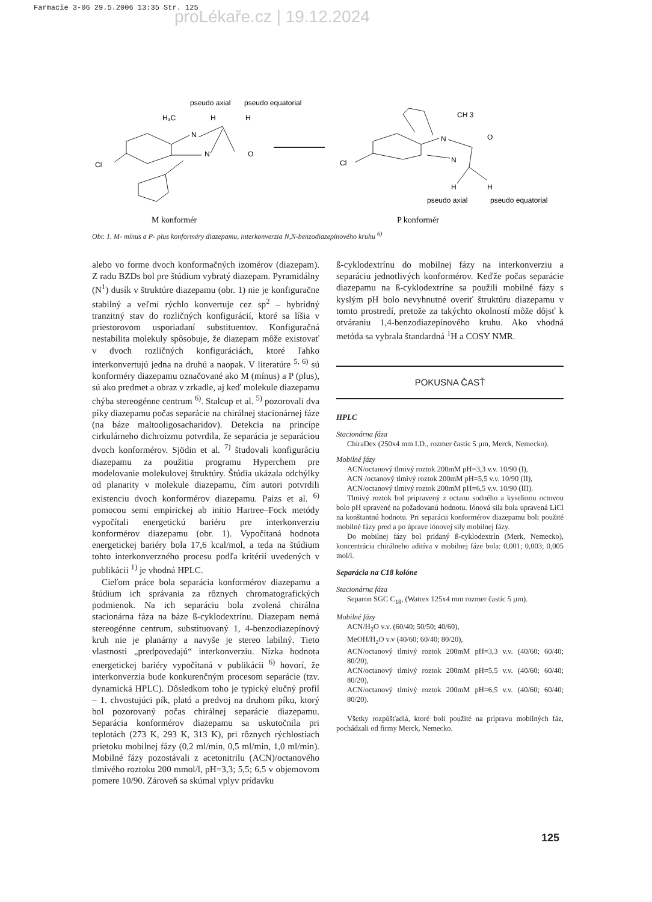Farmacie 3-06 29.5.2006 13:35 Str. 125
proLékaře.cz | 19.12.2024
pseudo axial
pseudo equatorial
H₃C
H
H
N
N
O
Cl
M konformér
CH 3
N
O
Cl
N
H
H
pseudo axial
pseudo equatorial
P konformér
Obr. 1. M- mínus a P- plus konforméry diazepamu, interkonverzia N,N-benzodiazepínového kruhu <sup>6)</sup>
alebo vo forme dvoch konformačných izomérov (diazepam). Z radu BZDs bol pre štúdium vybratý diazepam. Pyramidálny (N<sup>1</sup>) dusík v štruktúre diazepamu (obr. 1) nie je konfiguračne stabilný a veľmi rýchlo konvertuje cez sp<sup>2</sup> – hybridný tranzitný stav do rozličných konfigurácií, ktoré sa líšia v priestorovom usporiadaní substituentov. Konfiguračná nestabilita molekuly spôsobuje, že diazepam môže existovať v dvoch rozličných konfiguráciách, ktoré ľahko interkonvertujú jedna na druhú a naopak. V literatúre <sup>5, 6)</sup> sú konforméry diazepamu označované ako M (mínus) a P (plus), sú ako predmet a obraz v zrkadle, aj keď molekule diazepamu chýba stereogénne centrum <sup>6)</sup>. Stalcup et al. <sup>5)</sup> pozorovali dva píky diazepamu počas separácie na chirálnej stacionárnej fáze (na báze maltooligosacharidov). Detekcia na princípe cirkulárneho dichroizmu potvrdila, že separácia je separáciou dvoch konformérov. Sjödin et al. <sup>7)</sup> študovali konfiguráciu diazepamu za použitia programu Hyperchem pre modelovanie molekulovej štruktúry. Štúdia ukázala odchýlky od planarity v molekule diazepamu, čím autori potvrdili existenciu dvoch konformérov diazepamu. Paizs et al. <sup>6)</sup> pomocou semi empirickej ab initio Hartree–Fock metódy vypočítali energetickú bariéru pre interkonverziu konformérov diazepamu (obr. 1). Vypočítaná hodnota energetickej bariéry bola 17,6 kcal/mol, a teda na štúdium tohto interkonverzného procesu podľa kritérií uvedených v publikácii <sup>1)</sup> je vhodná HPLC.
Cieľom práce bola separácia konformérov diazepamu a štúdium ich správania za rôznych chromatografických podmienok. Na ich separáciu bola zvolená chirálna stacionárna fáza na báze ß-cyklodextrínu. Diazepam nemá stereogénne centrum, substituovaný 1, 4-benzodiazepínový kruh nie je planárny a navyše je stereo labilný. Tieto vlastnosti „predpovedajú“ interkonverziu. Nízka hodnota energetickej bariéry vypočítaná v publikácii <sup>6)</sup> hovorí, že interkonverzia bude konkurenčným procesom separácie (tzv. dynamická HPLC). Dôsledkom toho je typický elučný profil – 1. chvostujúci pík, plató a predvoj na druhom píku, ktorý bol pozorovaný počas chirálnej separácie diazepamu. Separácia konformérov diazepamu sa uskutočnila pri teplotách (273 K, 293 K, 313 K), pri rôznych rýchlostiach prietoku mobilnej fázy (0,2 ml/min, 0,5 ml/min, 1,0 ml/min). Mobilné fázy pozostávali z acetonitrilu (ACN)/octanového tlmivého roztoku 200 mmol/l, pH=3,3; 5,5; 6,5 v objemovom pomere 10/90. Zároveň sa skúmal vplyv prídavku
ß-cyklodextrínu do mobilnej fázy na interkonverziu a separáciu jednotlivých konformérov. Keďže počas separácie diazepamu na ß-cyklodextríne sa použili mobilné fázy s kyslým pH bolo nevyhnutné overiť štruktúru diazepamu v tomto prostredí, pretože za takýchto okolností môže dôjsť k otváraniu 1,4-benzodiazepínového kruhu. Ako vhodná metóda sa vybrala štandardná <sup>1</sup>H a COSY NMR.
POKUSNA ČASŤ
HPLC
Stacionárna fáza
ChiraDex (250x4 mm I.D., rozmer častíc 5 µm, Merck, Nemecko).
Mobilné fázy
ACN/octanový tlmivý roztok 200mM pH=3,3 v.v. 10/90 (I),
ACN /octanový tlmivý roztok 200mM pH=5,5 v.v. 10/90 (II),
ACN/octanový tlmivý roztok 200mM pH=6,5 v.v. 10/90 (III).
Tlmivý roztok bol pripravený z octanu sodného a kyselinou octovou bolo pH upravené na požadovanú hodnotu. Iónová sila bola upravená LiCl na konštantnú hodnotu. Pri separácii konformérov diazepamu boli použité mobilné fázy pred a po úprave iónovej sily mobilnej fázy.
Do mobilnej fázy bol pridaný ß-cyklodextrín (Merk, Nemecko), koncentrácia chirálneho aditíva v mobilnej fáze bola: 0,001; 0,003; 0,005 mol/l.
Separácia na C18 kolóne
Stacionárna fáza
Separon SGC C<sub>18</sub>, (Watrex 125x4 mm rozmer častíc 5 µm).
Mobilné fázy
ACN/H<sub>2</sub>O v.v. (60/40; 50/50; 40/60),
MeOH/H<sub>2</sub>O v.v (40/60; 60/40; 80/20),
ACN/octanový tlmivý roztok 200mM pH=3,3 v.v. (40/60; 60/40; 80/20),
ACN/octanový tlmivý roztok 200mM pH=5,5 v.v. (40/60; 60/40; 80/20),
ACN/octanový tlmivý roztok 200mM pH=6,5 v.v. (40/60; 60/40; 80/20).
Všetky rozpúšťadlá, ktoré boli použité na prípravu mobilných fáz, pochádzali od firmy Merck, Nemecko.
125